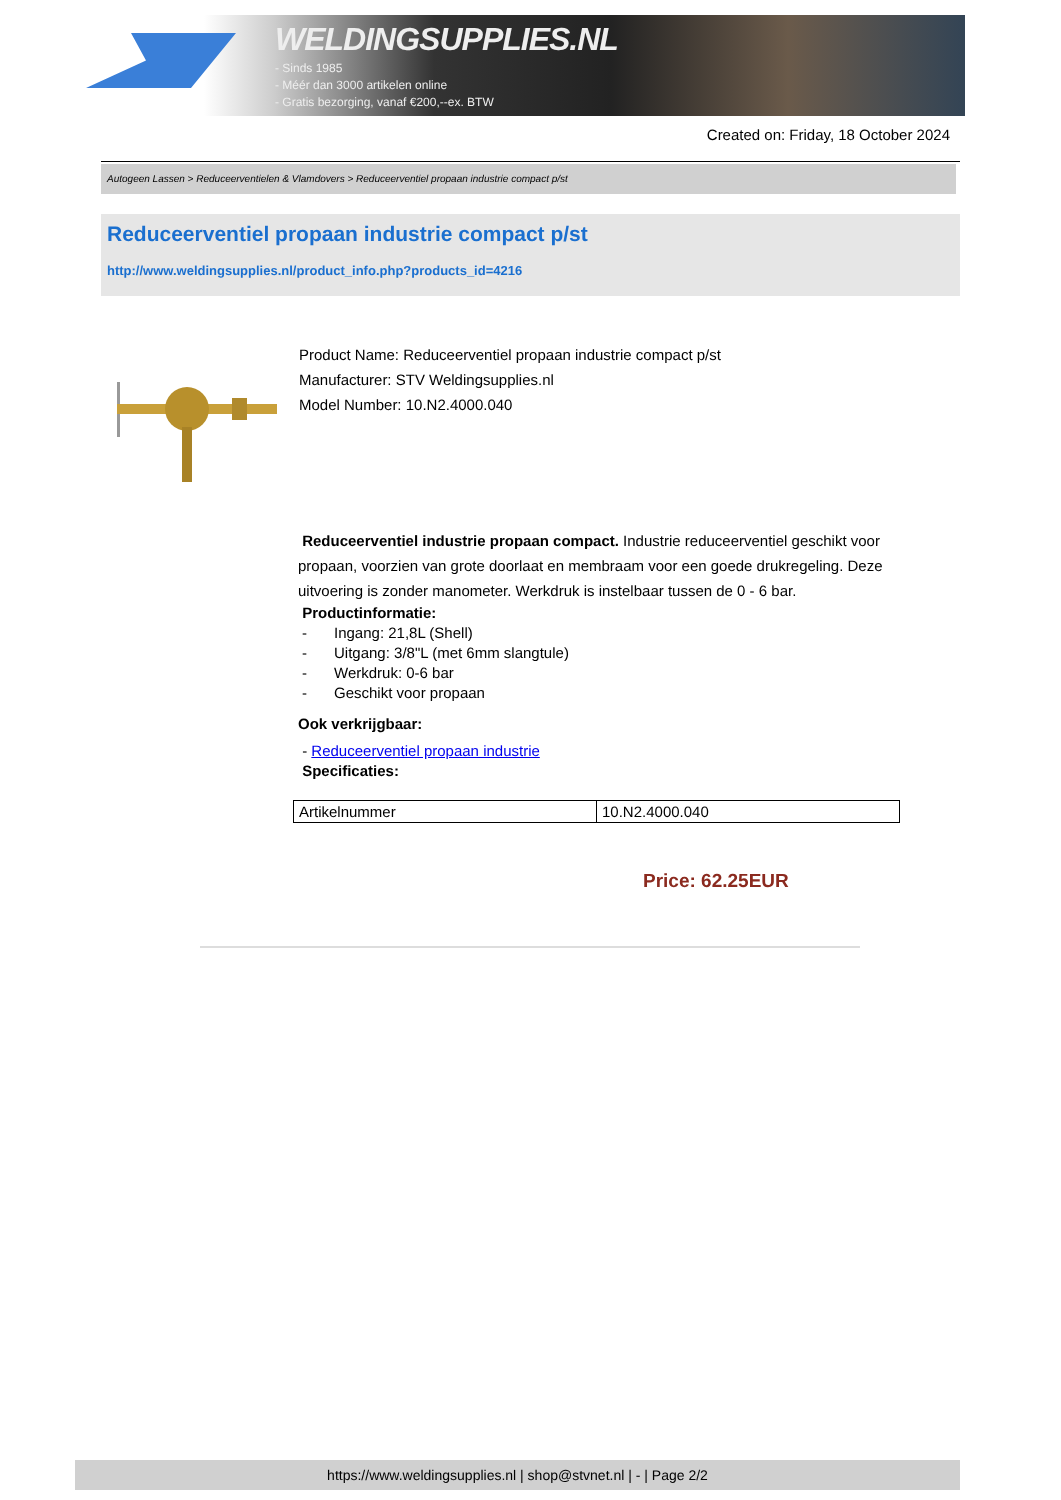WELDINGSUPPLIES.NL
- Sinds 1985
- Méér dan 3000 artikelen online
- Gratis bezorging, vanaf €200,--ex. BTW
Created on: Friday, 18 October 2024
Autogeen Lassen > Reduceerventielen & Vlamdovers > Reduceerventiel propaan industrie compact p/st
Reduceerventiel propaan industrie compact p/st
http://www.weldingsupplies.nl/product_info.php?products_id=4216
Product Name: Reduceerventiel propaan industrie compact p/st
Manufacturer: STV Weldingsupplies.nl
Model Number: 10.N2.4000.040
Reduceerventiel industrie propaan compact. Industrie reduceerventiel geschikt voor propaan, voorzien van grote doorlaat en membraam voor een goede drukregeling. Deze uitvoering is zonder manometer. Werkdruk is instelbaar tussen de 0 - 6 bar.
Productinformatie:
- Ingang: 21,8L (Shell)
- Uitgang: 3/8"L (met 6mm slangtule)
- Werkdruk: 0-6 bar
- Geschikt voor propaan
Ook verkrijgbaar:
- Reduceerventiel propaan industrie
Specificaties:
| Artikelnummer | 10.N2.4000.040 |
Price: 62.25EUR
https://www.weldingsupplies.nl | shop@stvnet.nl | - | Page 2/2